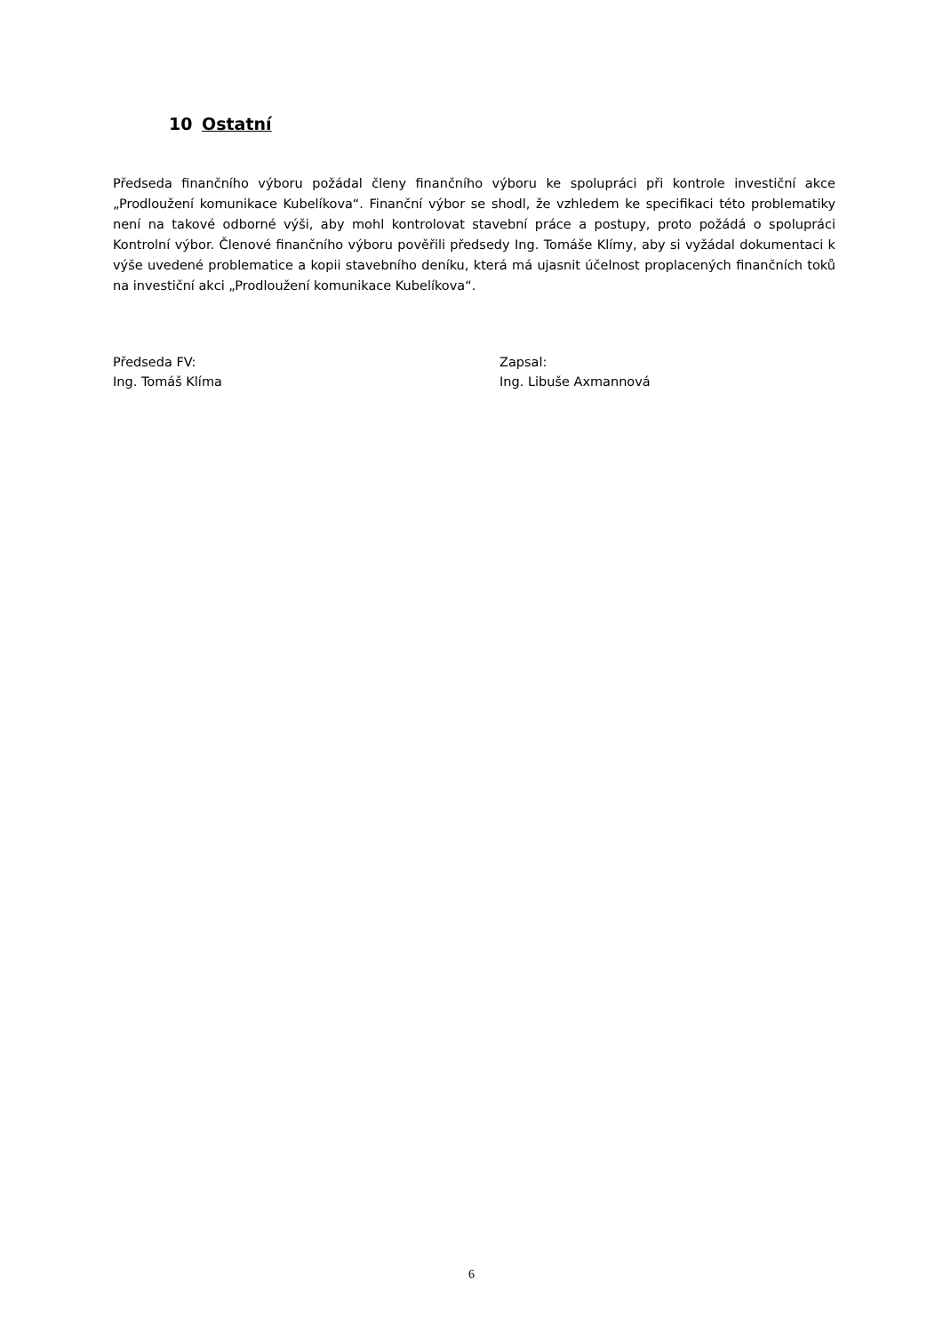10 Ostatní
Předseda finančního výboru požádal členy finančního výboru ke spolupráci při kontrole investiční akce „Prodloužení komunikace Kubelíkova“. Finanční výbor se shodl, že vzhledem ke specifikaci této problematiky není na takové odborné výši, aby mohl kontrolovat stavební práce a postupy, proto požádá o spolupráci Kontrolní výbor. Členové finančního výboru pověřili předsedy Ing. Tomáše Klímy, aby si vyžádal dokumentaci k výše uvedené problematice a kopii stavebního deníku, která má ujasnit účelnost proplacených finančních toků na investiční akci „Prodloužení komunikace Kubelíkova“.
Předseda FV:
Ing. Tomáš Klíma
Zapsal:
Ing. Libuše Axmannová
6